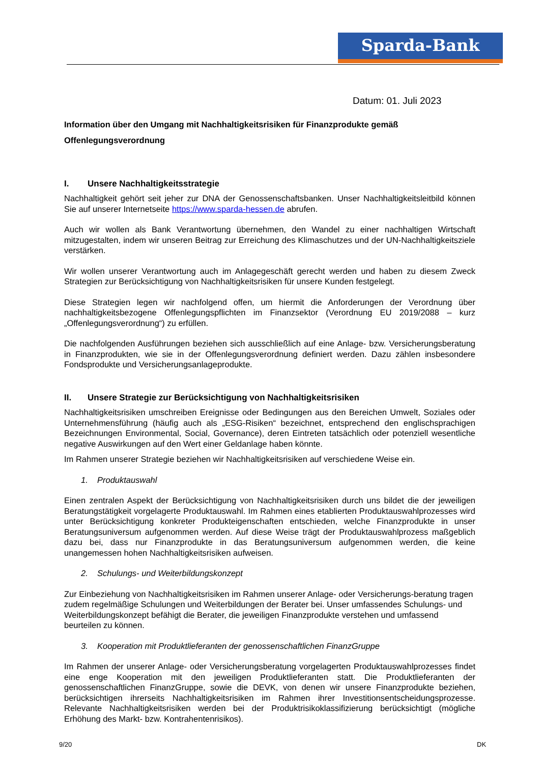Sparda-Bank
Datum: 01. Juli 2023
Information über den Umgang mit Nachhaltigkeitsrisiken für Finanzprodukte gemäß Offenlegungsverordnung
I. Unsere Nachhaltigkeitsstrategie
Nachhaltigkeit gehört seit jeher zur DNA der Genossenschaftsbanken. Unser Nachhaltigkeitsleitbild können Sie auf unserer Internetseite https://www.sparda-hessen.de abrufen.
Auch wir wollen als Bank Verantwortung übernehmen, den Wandel zu einer nachhaltigen Wirtschaft mitzugestalten, indem wir unseren Beitrag zur Erreichung des Klimaschutzes und der UN-Nachhaltigkeitsziele verstärken.
Wir wollen unserer Verantwortung auch im Anlagegeschäft gerecht werden und haben zu diesem Zweck Strategien zur Berücksichtigung von Nachhaltigkeitsrisiken für unsere Kunden festgelegt.
Diese Strategien legen wir nachfolgend offen, um hiermit die Anforderungen der Verordnung über nachhaltigkeitsbezogene Offenlegungspflichten im Finanzsektor (Verordnung EU 2019/2088 – kurz „Offenlegungsverordnung“) zu erfüllen.
Die nachfolgenden Ausführungen beziehen sich ausschließlich auf eine Anlage- bzw. Versicherungsberatung in Finanzprodukten, wie sie in der Offenlegungsverordnung definiert werden. Dazu zählen insbesondere Fondsprodukte und Versicherungsanlageprodukte.
II. Unsere Strategie zur Berücksichtigung von Nachhaltigkeitsrisiken
Nachhaltigkeitsrisiken umschreiben Ereignisse oder Bedingungen aus den Bereichen Umwelt, Soziales oder Unternehmensführung (häufig auch als „ESG-Risiken“ bezeichnet, entsprechend den englischsprachigen Bezeichnungen Environmental, Social, Governance), deren Eintreten tatsächlich oder potenziell wesentliche negative Auswirkungen auf den Wert einer Geldanlage haben könnte.
Im Rahmen unserer Strategie beziehen wir Nachhaltigkeitsrisiken auf verschiedene Weise ein.
1. Produktauswahl
Einen zentralen Aspekt der Berücksichtigung von Nachhaltigkeitsrisiken durch uns bildet die der jeweiligen Beratungstätigkeit vorgelagerte Produktauswahl. Im Rahmen eines etablierten Produktauswahlprozesses wird unter Berücksichtigung konkreter Produkteigenschaften entschieden, welche Finanzprodukte in unser Beratungsuniversum aufgenommen werden. Auf diese Weise trägt der Produktauswahlprozess maßgeblich dazu bei, dass nur Finanzprodukte in das Beratungsuniversum aufgenommen werden, die keine unangemessen hohen Nachhaltigkeitsrisiken aufweisen.
2. Schulungs- und Weiterbildungskonzept
Zur Einbeziehung von Nachhaltigkeitsrisiken im Rahmen unserer Anlage- oder Versicherungs-beratung tragen zudem regelmäßige Schulungen und Weiterbildungen der Berater bei. Unser umfassendes Schulungs- und Weiterbildungskonzept befähigt die Berater, die jeweiligen Finanzprodukte verstehen und umfassend beurteilen zu können.
3. Kooperation mit Produktlieferanten der genossenschaftlichen FinanzGruppe
Im Rahmen der unserer Anlage- oder Versicherungsberatung vorgelagerten Produktauswahlprozesses findet eine enge Kooperation mit den jeweiligen Produktlieferanten statt. Die Produktlieferanten der genossenschaftlichen FinanzGruppe, sowie die DEVK, von denen wir unsere Finanzprodukte beziehen, berücksichtigen ihrerseits Nachhaltigkeitsrisiken im Rahmen ihrer Investitionsentscheidungsprozesse. Relevante Nachhaltigkeitsrisiken werden bei der Produktrisikoklassifizierung berücksichtigt (mögliche Erhöhung des Markt- bzw. Kontrahentenrisikos).
9/20 DK